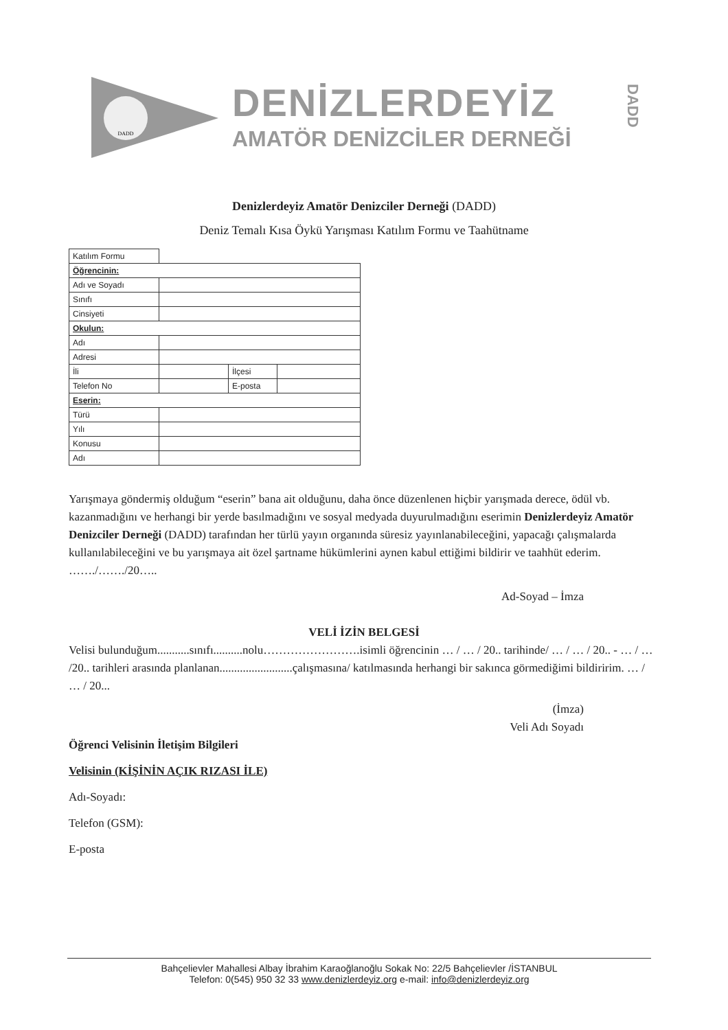DADD
DENİZLERDEYİZ
AMATÖR DENİZCİLER DERNEĞİ
DADD
Denizlerdeyiz Amatör Denizciler Derneği (DADD)
Deniz Temalı Kısa Öykü Yarışması Katılım Formu ve Taahütname
| Katılım Formu | | | |
| Öğrencinin: | | | |
| Adı ve Soyadı | | | |
| Sınıfı | | | |
| Cinsiyeti | | | |
| Okulun: | | | |
| Adı | | | |
| Adresi | | | |
| İli | | İlçesi | |
| Telefon No | | E-posta | |
| Eserin: | | | |
| Türü | | | |
| Yılı | | | |
| Konusu | | | |
| Adı | | | |
Yarışmaya göndermiş olduğum “eserin” bana ait olduğunu, daha önce düzenlenen hiçbir yarışmada derece, ödül vb. kazanmadığını ve herhangi bir yerde basılmadığını ve sosyal medyada duyurulmadığını eserimin Denizlerdeyiz Amatör Denizciler Derneği (DADD) tarafından her türlü yayın organında süresiz yayınlanabileceğini, yapacağı çalışmalarda kullanılabileceğini ve bu yarışmaya ait özel şartname hükümlerini aynen kabul ettiğimi bildirir ve taahhüt ederim. ……./……./20…..
Ad-Soyad – İmza
VELİ İZİN BELGESİ
Velisi bulunduğum...........sınıfı..........nolu…………………….isimli öğrencinin … / … / 20.. tarihinde/ … / … / 20.. - … / … /20.. tarihleri arasında planlanan.........................çalışmasına/ katılmasında herhangi bir sakınca görmediğimi bildiririm. … / … / 20...
(İmza)
Veli Adı Soyadı
Öğrenci Velisinin İletişim Bilgileri
Velisinin (KİŞİNİN AÇIK RIZASI İLE)
Adı-Soyadı:
Telefon (GSM):
E-posta
Bahçelievler Mahallesi Albay İbrahim Karaoğlanoğlu Sokak No: 22/5 Bahçelievler /İSTANBUL
Telefon: 0(545) 950 32 33 www.denizlerdeyiz.org e-mail: info@denizlerdeyiz.org